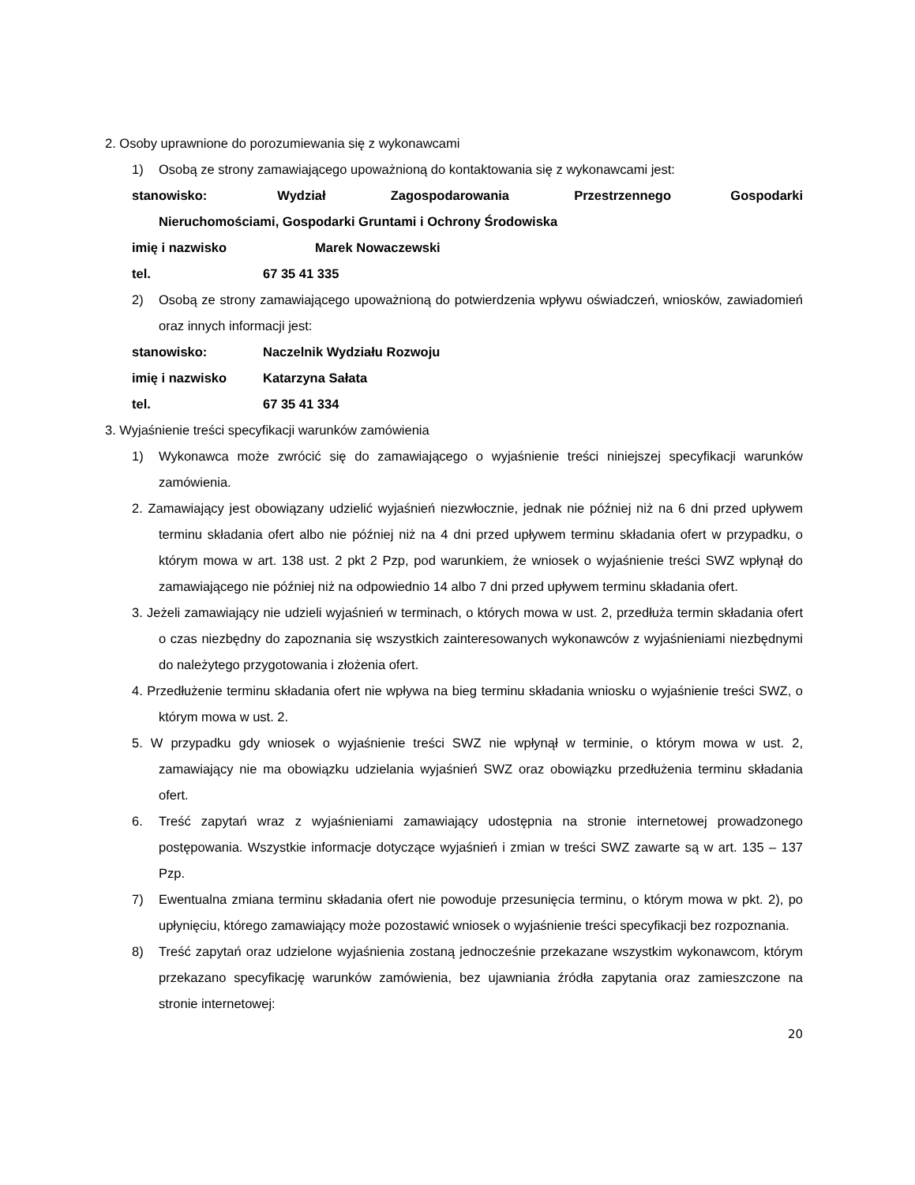2. Osoby uprawnione do porozumiewania się z wykonawcami
1) Osobą ze strony zamawiającego upoważnioną do kontaktowania się z wykonawcami jest:
stanowisko: Wydział Zagospodarowania Przestrzennego Gospodarki Nieruchomościami, Gospodarki Gruntami i Ochrony Środowiska
imię i nazwisko Marek Nowaczewski
tel. 67 35 41 335
2) Osobą ze strony zamawiającego upoważnioną do potwierdzenia wpływu oświadczeń, wniosków, zawiadomień oraz innych informacji jest:
stanowisko: Naczelnik Wydziału Rozwoju
imię i nazwisko Katarzyna Sałata
tel. 67 35 41 334
3. Wyjaśnienie treści specyfikacji warunków zamówienia
1) Wykonawca może zwrócić się do zamawiającego o wyjaśnienie treści niniejszej specyfikacji warunków zamówienia.
2. Zamawiający jest obowiązany udzielić wyjaśnień niezwłocznie, jednak nie później niż na 6 dni przed upływem terminu składania ofert albo nie później niż na 4 dni przed upływem terminu składania ofert w przypadku, o którym mowa w art. 138 ust. 2 pkt 2 Pzp, pod warunkiem, że wniosek o wyjaśnienie treści SWZ wpłynął do zamawiającego nie później niż na odpowiednio 14 albo 7 dni przed upływem terminu składania ofert.
3. Jeżeli zamawiający nie udzieli wyjaśnień w terminach, o których mowa w ust. 2, przedłuża termin składania ofert o czas niezbędny do zapoznania się wszystkich zainteresowanych wykonawców z wyjaśnieniami niezbędnymi do należytego przygotowania i złożenia ofert.
4. Przedłużenie terminu składania ofert nie wpływa na bieg terminu składania wniosku o wyjaśnienie treści SWZ, o którym mowa w ust. 2.
5. W przypadku gdy wniosek o wyjaśnienie treści SWZ nie wpłynął w terminie, o którym mowa w ust. 2, zamawiający nie ma obowiązku udzielania wyjaśnień SWZ oraz obowiązku przedłużenia terminu składania ofert.
6. Treść zapytań wraz z wyjaśnieniami zamawiający udostępnia na stronie internetowej prowadzonego postępowania. Wszystkie informacje dotyczące wyjaśnień i zmian w treści SWZ zawarte są w art. 135 – 137 Pzp.
7) Ewentualna zmiana terminu składania ofert nie powoduje przesunięcia terminu, o którym mowa w pkt. 2), po upłynięciu, którego zamawiający może pozostawić wniosek o wyjaśnienie treści specyfikacji bez rozpoznania.
8) Treść zapytań oraz udzielone wyjaśnienia zostaną jednocześnie przekazane wszystkim wykonawcom, którym przekazano specyfikację warunków zamówienia, bez ujawniania źródła zapytania oraz zamieszczone na stronie internetowej:
20